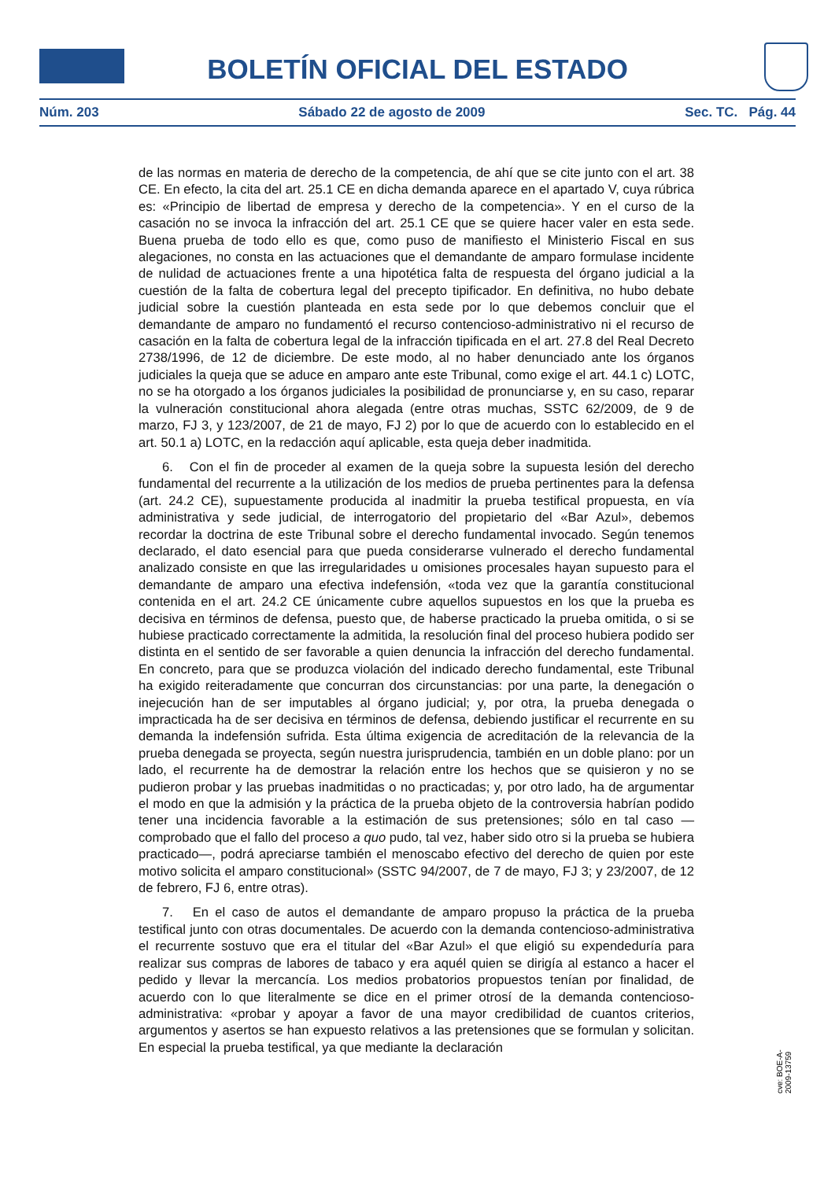BOLETÍN OFICIAL DEL ESTADO
Núm. 203 Sábado 22 de agosto de 2009 Sec. TC. Pág. 44
de las normas en materia de derecho de la competencia, de ahí que se cite junto con el art. 38 CE. En efecto, la cita del art. 25.1 CE en dicha demanda aparece en el apartado V, cuya rúbrica es: «Principio de libertad de empresa y derecho de la competencia». Y en el curso de la casación no se invoca la infracción del art. 25.1 CE que se quiere hacer valer en esta sede. Buena prueba de todo ello es que, como puso de manifiesto el Ministerio Fiscal en sus alegaciones, no consta en las actuaciones que el demandante de amparo formulase incidente de nulidad de actuaciones frente a una hipotética falta de respuesta del órgano judicial a la cuestión de la falta de cobertura legal del precepto tipificador. En definitiva, no hubo debate judicial sobre la cuestión planteada en esta sede por lo que debemos concluir que el demandante de amparo no fundamentó el recurso contencioso-administrativo ni el recurso de casación en la falta de cobertura legal de la infracción tipificada en el art. 27.8 del Real Decreto 2738/1996, de 12 de diciembre. De este modo, al no haber denunciado ante los órganos judiciales la queja que se aduce en amparo ante este Tribunal, como exige el art. 44.1 c) LOTC, no se ha otorgado a los órganos judiciales la posibilidad de pronunciarse y, en su caso, reparar la vulneración constitucional ahora alegada (entre otras muchas, SSTC 62/2009, de 9 de marzo, FJ 3, y 123/2007, de 21 de mayo, FJ 2) por lo que de acuerdo con lo establecido en el art. 50.1 a) LOTC, en la redacción aquí aplicable, esta queja deber inadmitida.
6. Con el fin de proceder al examen de la queja sobre la supuesta lesión del derecho fundamental del recurrente a la utilización de los medios de prueba pertinentes para la defensa (art. 24.2 CE), supuestamente producida al inadmitir la prueba testifical propuesta, en vía administrativa y sede judicial, de interrogatorio del propietario del «Bar Azul», debemos recordar la doctrina de este Tribunal sobre el derecho fundamental invocado. Según tenemos declarado, el dato esencial para que pueda considerarse vulnerado el derecho fundamental analizado consiste en que las irregularidades u omisiones procesales hayan supuesto para el demandante de amparo una efectiva indefensión, «toda vez que la garantía constitucional contenida en el art. 24.2 CE únicamente cubre aquellos supuestos en los que la prueba es decisiva en términos de defensa, puesto que, de haberse practicado la prueba omitida, o si se hubiese practicado correctamente la admitida, la resolución final del proceso hubiera podido ser distinta en el sentido de ser favorable a quien denuncia la infracción del derecho fundamental. En concreto, para que se produzca violación del indicado derecho fundamental, este Tribunal ha exigido reiteradamente que concurran dos circunstancias: por una parte, la denegación o inejecución han de ser imputables al órgano judicial; y, por otra, la prueba denegada o impracticada ha de ser decisiva en términos de defensa, debiendo justificar el recurrente en su demanda la indefensión sufrida. Esta última exigencia de acreditación de la relevancia de la prueba denegada se proyecta, según nuestra jurisprudencia, también en un doble plano: por un lado, el recurrente ha de demostrar la relación entre los hechos que se quisieron y no se pudieron probar y las pruebas inadmitidas o no practicadas; y, por otro lado, ha de argumentar el modo en que la admisión y la práctica de la prueba objeto de la controversia habrían podido tener una incidencia favorable a la estimación de sus pretensiones; sólo en tal caso —comprobado que el fallo del proceso a quo pudo, tal vez, haber sido otro si la prueba se hubiera practicado—, podrá apreciarse también el menoscabo efectivo del derecho de quien por este motivo solicita el amparo constitucional» (SSTC 94/2007, de 7 de mayo, FJ 3; y 23/2007, de 12 de febrero, FJ 6, entre otras).
7. En el caso de autos el demandante de amparo propuso la práctica de la prueba testifical junto con otras documentales. De acuerdo con la demanda contencioso-administrativa el recurrente sostuvo que era el titular del «Bar Azul» el que eligió su expendeduría para realizar sus compras de labores de tabaco y era aquél quien se dirigía al estanco a hacer el pedido y llevar la mercancía. Los medios probatorios propuestos tenían por finalidad, de acuerdo con lo que literalmente se dice en el primer otrosí de la demanda contencioso-administrativa: «probar y apoyar a favor de una mayor credibilidad de cuantos criterios, argumentos y asertos se han expuesto relativos a las pretensiones que se formulan y solicitan. En especial la prueba testifical, ya que mediante la declaración
cve: BOE-A-2009-13759